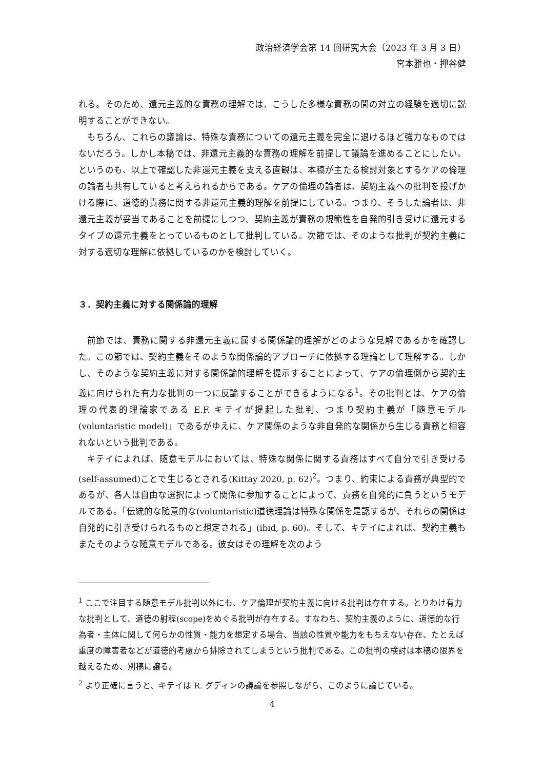政治経済学会第 14 回研究大会（2023 年 3 月 3 日）
宮本雅也・押谷健
れる。そのため、還元主義的な責務の理解では、こうした多様な責務の間の対立の経験を適切に説明することができない。
もちろん、これらの議論は、特殊な責務についての還元主義を完全に退けるほど強力なものではないだろう。しかし本稿では、非還元主義的な責務の理解を前提して議論を進めることにしたい。というのも、以上で確認した非還元主義を支える直観は、本稿が主たる検討対象とするケアの倫理の論者も共有していると考えられるからである。ケアの倫理の論者は、契約主義への批判を投げかける際に、道徳的責務に関する非還元主義的理解を前提にしている。つまり、そうした論者は、非還元主義が妥当であることを前提にしつつ、契約主義が責務の規範性を自発的引き受けに還元するタイプの還元主義をとっているものとして批判している。次節では、そのような批判が契約主義に対する適切な理解に依拠しているのかを検討していく。
３．契約主義に対する関係論的理解
前節では、責務に関する非還元主義に属する関係論的理解がどのような見解であるかを確認した。この節では、契約主義をそのような関係論的アプローチに依拠する理論として理解する。しかし、そのような契約主義に対する関係論的理解を提示することによって、ケアの倫理側から契約主義に向けられた有力な批判の一つに反論することができるようになる<sup>1</sup>。その批判とは、ケアの倫理の代表的理論家である E.F. キテイが提起した批判、つまり契約主義が「随意モデル(voluntaristic model)」であるがゆえに、ケア関係のような非自発的な関係から生じる責務と相容れないという批判である。
キテイによれば、随意モデルにおいては、特殊な関係に関する責務はすべて自分で引き受ける(self-assumed)ことで生じるとされる(Kittay 2020, p. 62)<sup>2</sup>。つまり、約束による責務が典型的であるが、各人は自由な選択によって関係に参加することによって、責務を自発的に負うというモデルである。「伝統的な随意的な(voluntaristic)道徳理論は特殊な関係を是認するが、それらの関係は自発的に引き受けられるものと想定される」(ibid, p. 60)。そして、キテイによれば、契約主義もまたそのような随意モデルである。彼女はその理解を次のよう
<sup>1</sup> ここで注目する随意モデル批判以外にも、ケア倫理が契約主義に向ける批判は存在する。とりわけ有力な批判として、道徳の射程(scope)をめぐる批判が存在する。すなわち、契約主義のように、道徳的な行為者・主体に関して何らかの性質・能力を想定する場合、当該の性質や能力をもちえない存在、たとえば重度の障害者などが道徳的考慮から排除されてしまうという批判である。この批判の検討は本稿の限界を越えるため、別稿に譲る。
<sup>2</sup> より正確に言うと、キテイは R. グディンの議論を参照しながら、このように論じている。
4